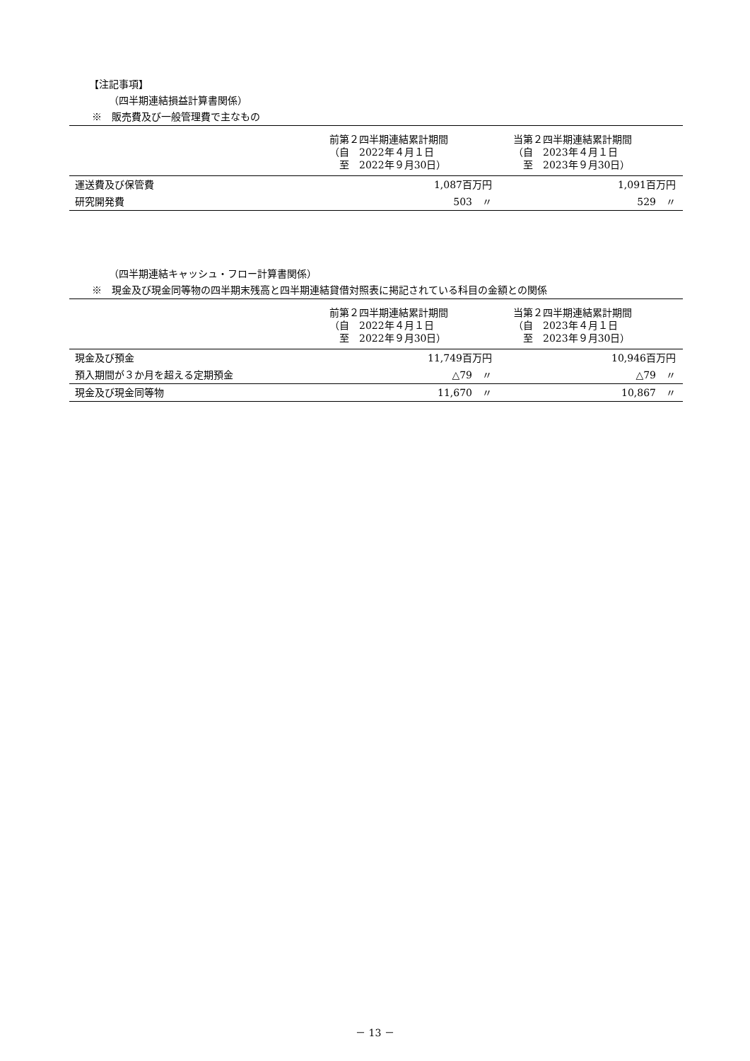【注記事項】
（四半期連結損益計算書関係）
※　販売費及び一般管理費で主なもの
| | 前第２四半期連結累計期間 （自 2022年４月１日 至 2022年９月30日） | 当第２四半期連結累計期間 （自 2023年４月１日 至 2023年９月30日） |
| --- | --- | --- |
| 運送費及び保管費 | 1,087百万円 | 1,091百万円 |
| 研究開発費 | 503 〃 | 529 〃 |
（四半期連結キャッシュ・フロー計算書関係）
※　現金及び現金同等物の四半期末残高と四半期連結貸借対照表に掲記されている科目の金額との関係
| | 前第２四半期連結累計期間 （自 2022年４月１日 至 2022年９月30日） | 当第２四半期連結累計期間 （自 2023年４月１日 至 2023年９月30日） |
| --- | --- | --- |
| 現金及び預金 | 11,749百万円 | 10,946百万円 |
| 預入期間が３か月を超える定期預金 | △79 〃 | △79 〃 |
| 現金及び現金同等物 | 11,670 〃 | 10,867 〃 |
－ 13 －